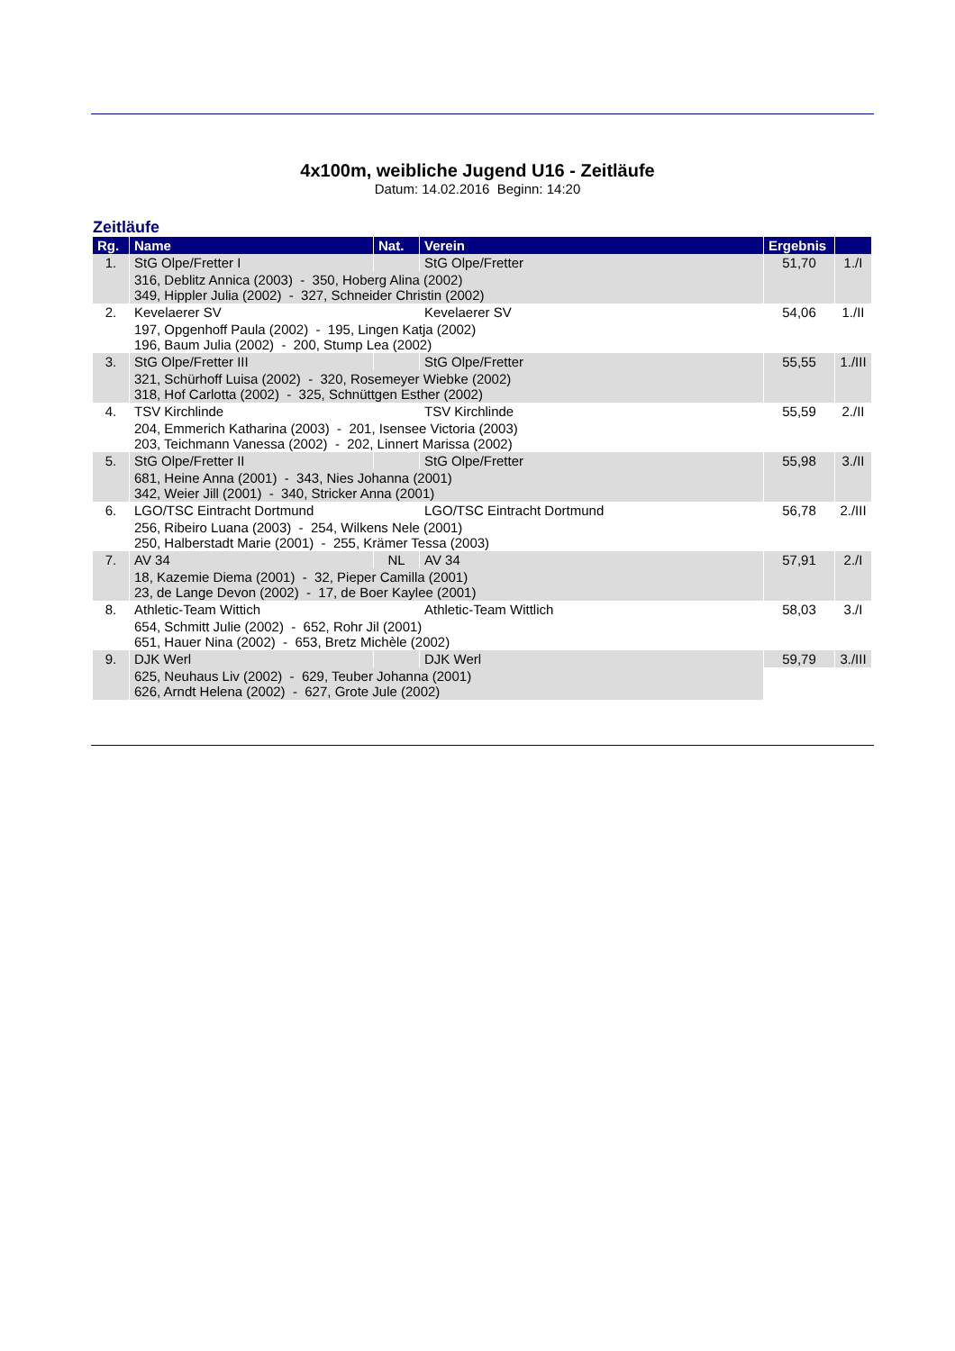4x100m, weibliche Jugend U16 - Zeitläufe
Datum: 14.02.2016 Beginn: 14:20
Zeitläufe
| Rg. | Name | Nat. | Verein | Ergebnis | |
| --- | --- | --- | --- | --- | --- |
| 1. | StG Olpe/Fretter I | | StG Olpe/Fretter | 51,70 | 1./I |
| | 316, Deblitz Annica (2003) - 350, Hoberg Alina (2002) 349, Hippler Julia (2002) - 327, Schneider Christin (2002) | | | | |
| 2. | Kevelaerer SV | | Kevelaerer SV | 54,06 | 1./II |
| | 197, Opgenhoff Paula (2002) - 195, Lingen Katja (2002) 196, Baum Julia (2002) - 200, Stump Lea (2002) | | | | |
| 3. | StG Olpe/Fretter III | | StG Olpe/Fretter | 55,55 | 1./III |
| | 321, Schürhoff Luisa (2002) - 320, Rosemeyer Wiebke (2002) 318, Hof Carlotta (2002) - 325, Schnüttgen Esther (2002) | | | | |
| 4. | TSV Kirchlinde | | TSV Kirchlinde | 55,59 | 2./II |
| | 204, Emmerich Katharina (2003) - 201, Isensee Victoria (2003) 203, Teichmann Vanessa (2002) - 202, Linnert Marissa (2002) | | | | |
| 5. | StG Olpe/Fretter II | | StG Olpe/Fretter | 55,98 | 3./II |
| | 681, Heine Anna (2001) - 343, Nies Johanna (2001) 342, Weier Jill (2001) - 340, Stricker Anna (2001) | | | | |
| 6. | LGO/TSC Eintracht Dortmund | | LGO/TSC Eintracht Dortmund | 56,78 | 2./III |
| | 256, Ribeiro Luana (2003) - 254, Wilkens Nele (2001) 250, Halberstadt Marie (2001) - 255, Krämer Tessa (2003) | | | | |
| 7. | AV 34 | NL | AV 34 | 57,91 | 2./I |
| | 18, Kazemie Diema (2001) - 32, Pieper Camilla (2001) 23, de Lange Devon (2002) - 17, de Boer Kaylee (2001) | | | | |
| 8. | Athletic-Team Wittich | | Athletic-Team Wittlich | 58,03 | 3./I |
| | 654, Schmitt Julie (2002) - 652, Rohr Jil (2001) 651, Hauer Nina (2002) - 653, Bretz Michèle (2002) | | | | |
| 9. | DJK Werl | | DJK Werl | 59,79 | 3./III |
| | 625, Neuhaus Liv (2002) - 629, Teuber Johanna (2001) 626, Arndt Helena (2002) - 627, Grote Jule (2002) | | | | |